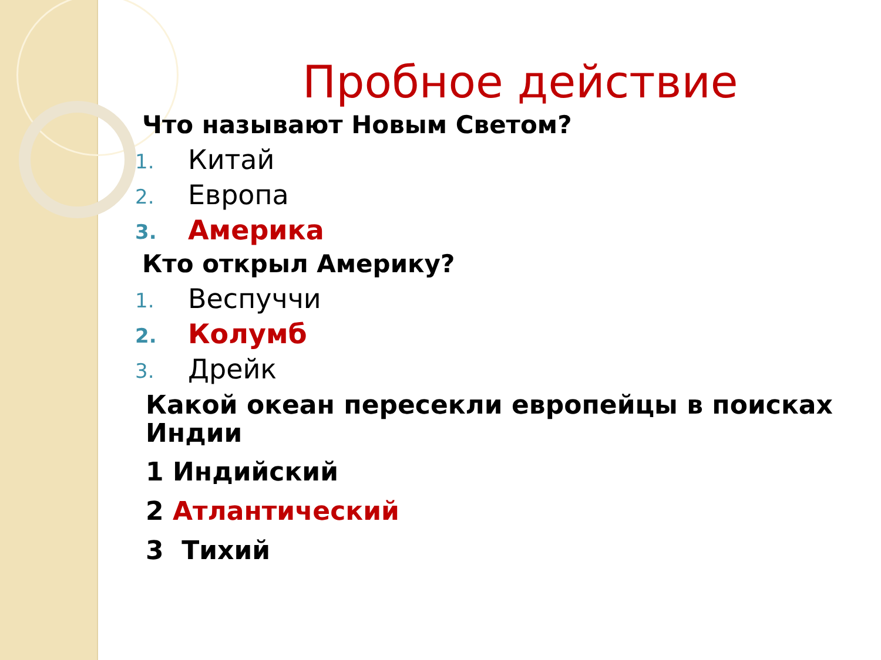Пробное действие
Что называют Новым Светом?
1. Китай
2. Европа
3. Америка
Кто открыл Америку?
1. Веспуччи
2. Колумб
3. Дрейк
Какой океан пересекли европейцы в поисках Индии
1 Индийский
2 Атлантический
3 Тихий